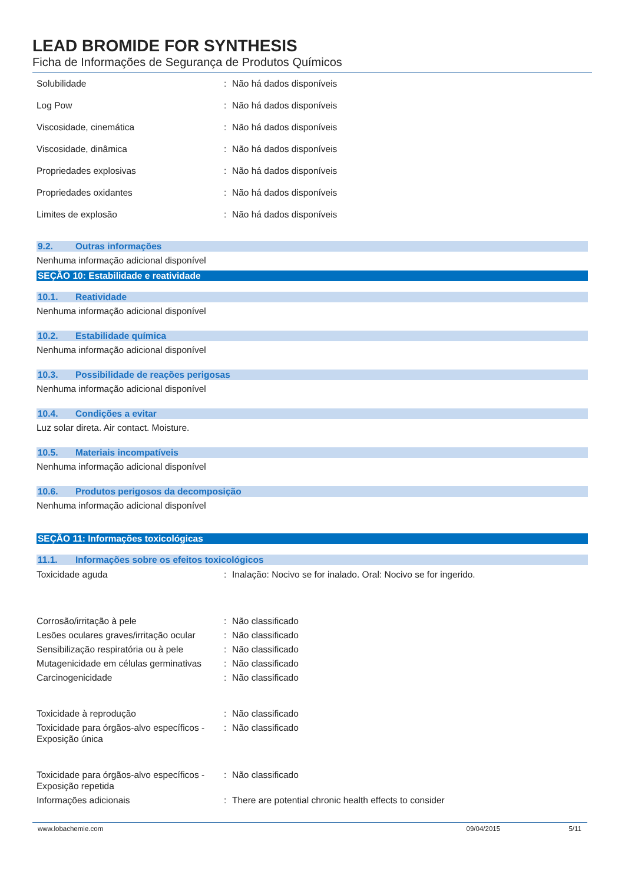LEAD BROMIDE FOR SYNTHESIS
Ficha de Informações de Segurança de Produtos Químicos
Solubilidade : Não há dados disponíveis
Log Pow : Não há dados disponíveis
Viscosidade, cinemática : Não há dados disponíveis
Viscosidade, dinâmica : Não há dados disponíveis
Propriedades explosivas : Não há dados disponíveis
Propriedades oxidantes : Não há dados disponíveis
Limites de explosão : Não há dados disponíveis
9.2. Outras informações
Nenhuma informação adicional disponível
SEÇÃO 10: Estabilidade e reatividade
10.1. Reatividade
Nenhuma informação adicional disponível
10.2. Estabilidade química
Nenhuma informação adicional disponível
10.3. Possibilidade de reações perigosas
Nenhuma informação adicional disponível
10.4. Condições a evitar
Luz solar direta. Air contact. Moisture.
10.5. Materiais incompatíveis
Nenhuma informação adicional disponível
10.6. Produtos perigosos da decomposição
Nenhuma informação adicional disponível
SEÇÃO 11: Informações toxicológicas
11.1. Informações sobre os efeitos toxicológicos
Toxicidade aguda : Inalação: Nocivo se for inalado. Oral: Nocivo se for ingerido.
Corrosão/irritação à pele : Não classificado
Lesões oculares graves/irritação ocular
: Não classificado
Sensibilização respiratória ou à pele
: Não classificado
Mutagenicidade em células germinativas
: Não classificado
Carcinogenicidade : Não classificado
Toxicidade à reprodução : Não classificado
Toxicidade para órgãos-alvo específicos - Exposição única
: Não classificado
Toxicidade para órgãos-alvo específicos - Exposição repetida
: Não classificado
Informações adicionais : There are potential chronic health effects to consider
www.lobachemie.com 09/04/2015 5/11